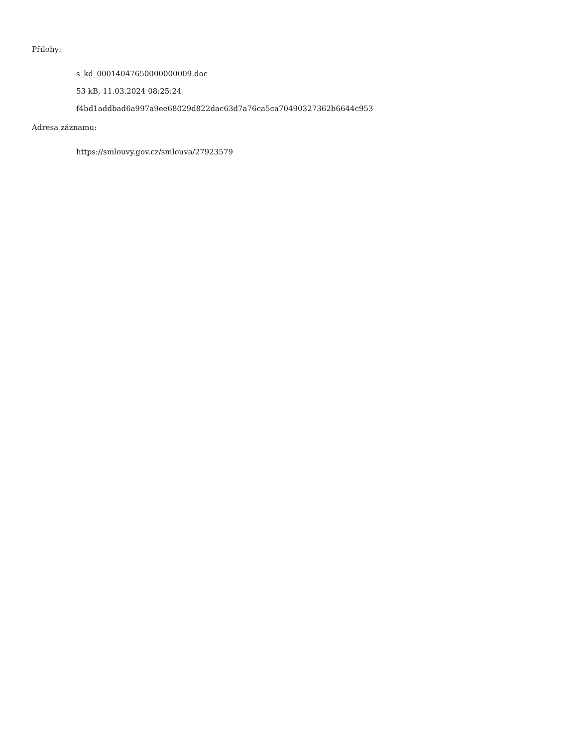Přílohy:
s_kd_00014047650000000009.doc
53 kB, 11.03.2024 08:25:24
f4bd1addbad6a997a9ee68029d822dac63d7a76ca5ca70490327362b6644c953
Adresa záznamu:
https://smlouvy.gov.cz/smlouva/27923579